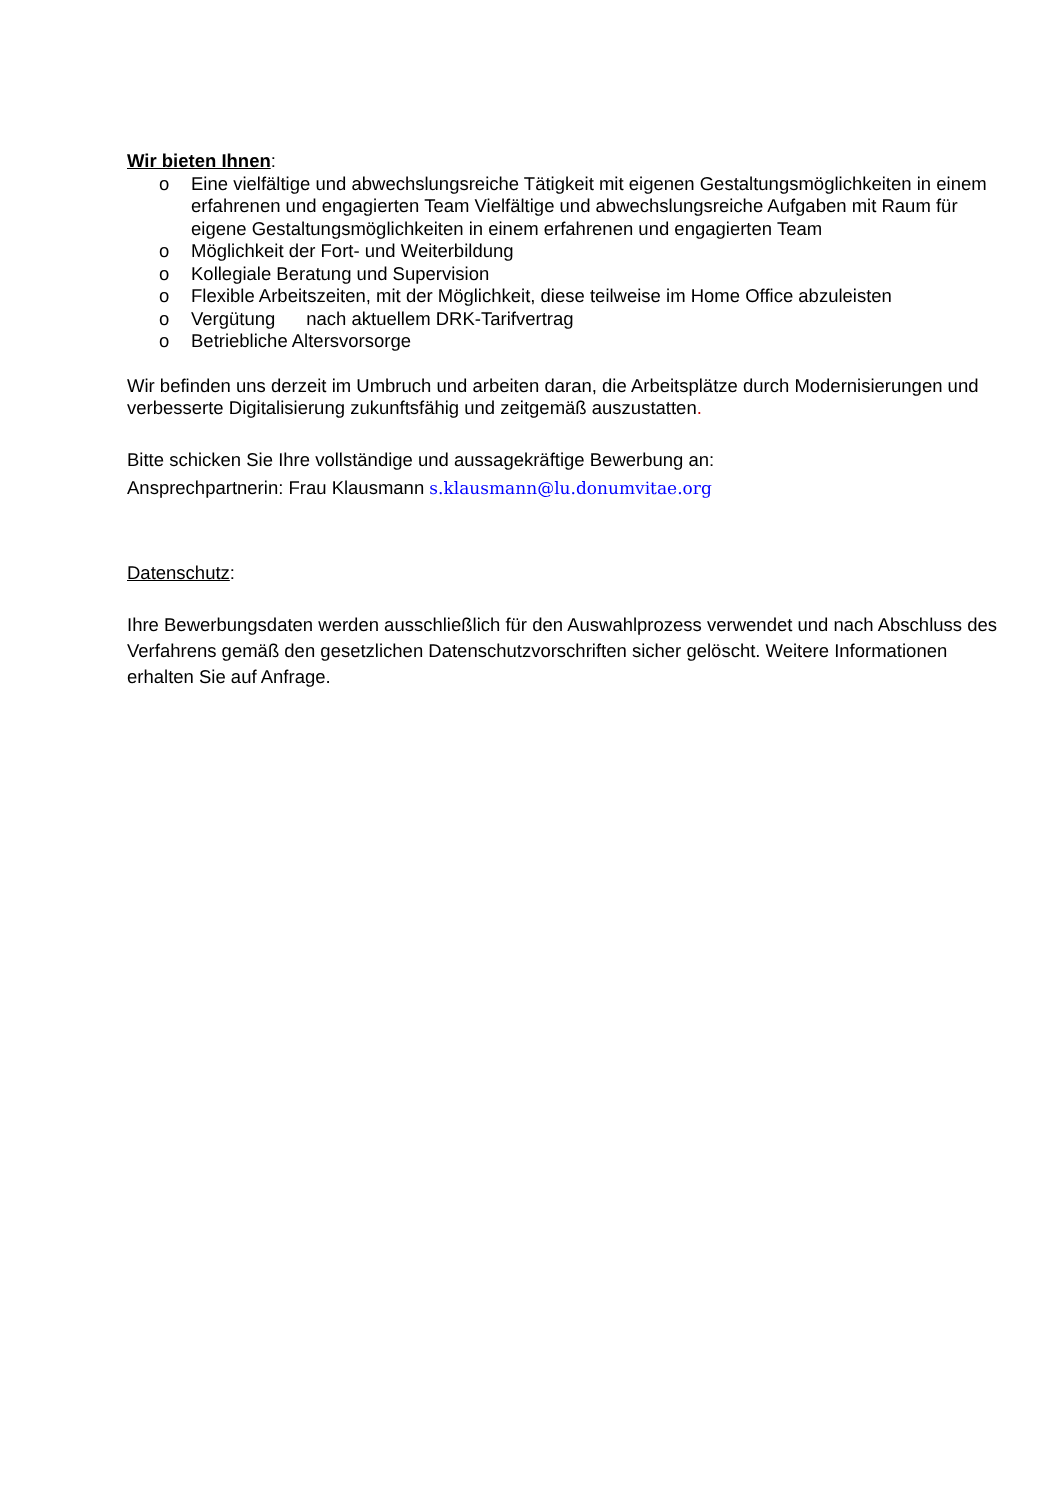Wir bieten Ihnen:
o Eine vielfältige und abwechslungsreiche Tätigkeit mit eigenen Gestaltungsmöglichkeiten in einem erfahrenen und engagierten Team Vielfältige und abwechslungsreiche Aufgaben mit Raum für eigene Gestaltungsmöglichkeiten in einem erfahrenen und engagierten Team
o Möglichkeit der Fort- und Weiterbildung
o Kollegiale Beratung und Supervision
o Flexible Arbeitszeiten, mit der Möglichkeit, diese teilweise im Home Office abzuleisten
o Vergütung nach aktuellem DRK-Tarifvertrag
o Betriebliche Altersvorsorge
Wir befinden uns derzeit im Umbruch und arbeiten daran, die Arbeitsplätze durch Modernisierungen und verbesserte Digitalisierung zukunftsfähig und zeitgemäß auszustatten.
Bitte schicken Sie Ihre vollständige und aussagekräftige Bewerbung an:
Ansprechpartnerin: Frau Klausmann s.klausmann@lu.donumvitae.org
Datenschutz:
Ihre Bewerbungsdaten werden ausschließlich für den Auswahlprozess verwendet und nach Abschluss des Verfahrens gemäß den gesetzlichen Datenschutzvorschriften sicher gelöscht. Weitere Informationen erhalten Sie auf Anfrage.